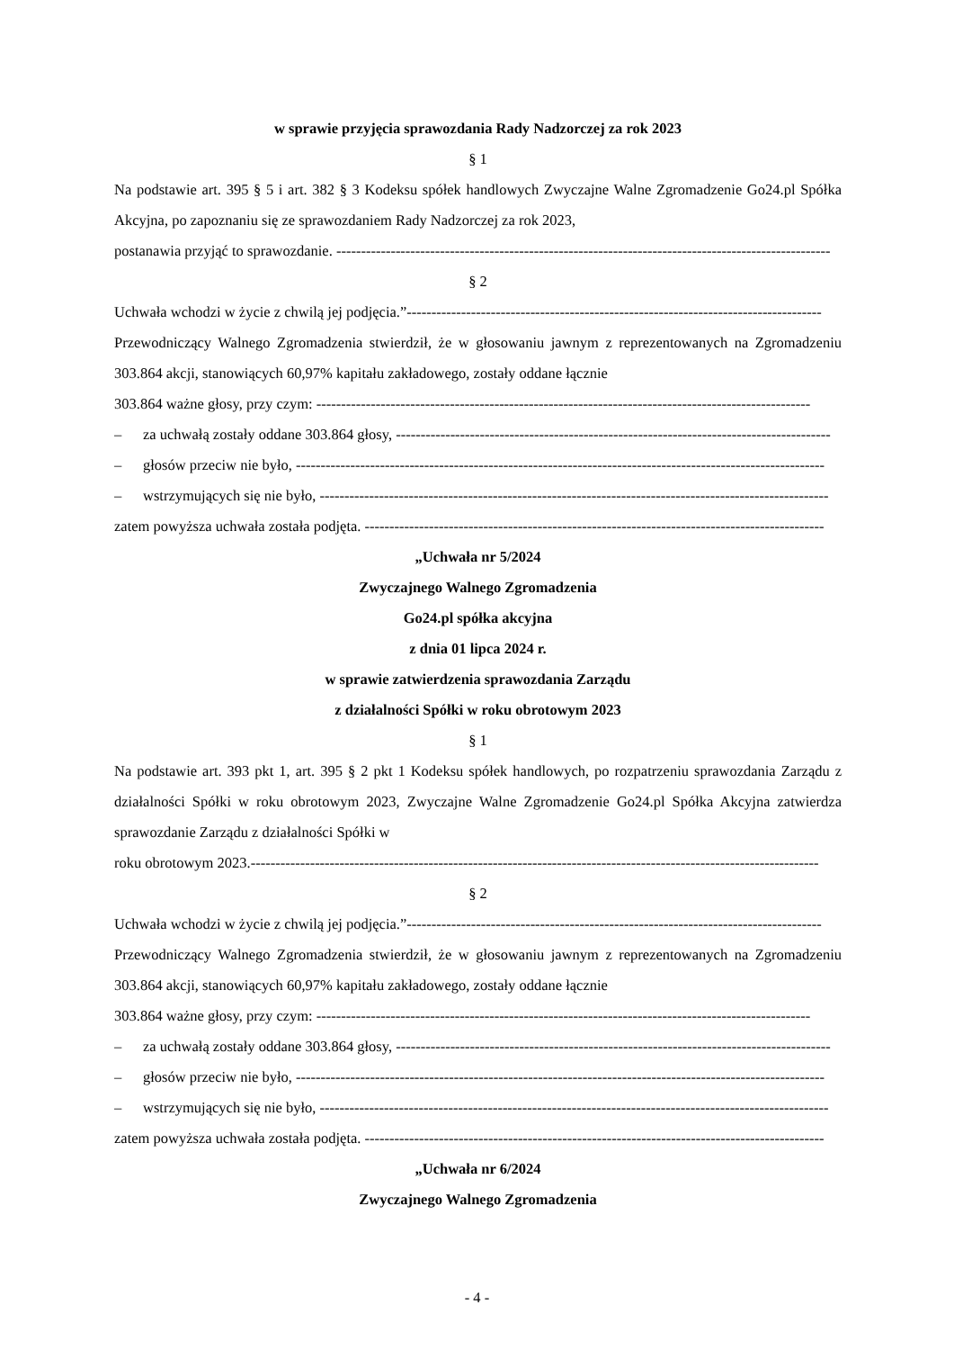w sprawie przyjęcia sprawozdania Rady Nadzorczej za rok 2023
§ 1
Na podstawie art. 395 § 5 i art. 382 § 3 Kodeksu spółek handlowych Zwyczajne Walne Zgromadzenie Go24.pl Spółka Akcyjna, po zapoznaniu się ze sprawozdaniem Rady Nadzorczej za rok 2023,
postanawia przyjąć to sprawozdanie. ----------------------------------------------------------------------------------------------------
§ 2
Uchwała wchodzi w życie z chwilą jej podjęcia.”------------------------------------------------------------------------------------
Przewodniczący Walnego Zgromadzenia stwierdził, że w głosowaniu jawnym z reprezentowanych na Zgromadzeniu 303.864 akcji, stanowiących 60,97% kapitału zakładowego, zostały oddane łącznie
303.864 ważne głosy, przy czym: ----------------------------------------------------------------------------------------------------
– za uchwałą zostały oddane 303.864 głosy, ----------------------------------------------------------------------------------------
– głosów przeciw nie było, -----------------------------------------------------------------------------------------------------------
– wstrzymujących się nie było, -------------------------------------------------------------------------------------------------------
zatem powyższa uchwała została podjęta. ---------------------------------------------------------------------------------------------
„Uchwała nr 5/2024
Zwyczajnego Walnego Zgromadzenia
Go24.pl spółka akcyjna
z dnia 01 lipca 2024 r.
w sprawie zatwierdzenia sprawozdania Zarządu
z działalności Spółki w roku obrotowym 2023
§ 1
Na podstawie art. 393 pkt 1, art. 395 § 2 pkt 1 Kodeksu spółek handlowych, po rozpatrzeniu sprawozdania Zarządu z działalności Spółki w roku obrotowym 2023, Zwyczajne Walne Zgromadzenie Go24.pl Spółka Akcyjna zatwierdza sprawozdanie Zarządu z działalności Spółki w
roku obrotowym 2023.-------------------------------------------------------------------------------------------------------------------
§ 2
Uchwała wchodzi w życie z chwilą jej podjęcia.”------------------------------------------------------------------------------------
Przewodniczący Walnego Zgromadzenia stwierdził, że w głosowaniu jawnym z reprezentowanych na Zgromadzeniu 303.864 akcji, stanowiących 60,97% kapitału zakładowego, zostały oddane łącznie
303.864 ważne głosy, przy czym: ----------------------------------------------------------------------------------------------------
– za uchwałą zostały oddane 303.864 głosy, ----------------------------------------------------------------------------------------
– głosów przeciw nie było, -----------------------------------------------------------------------------------------------------------
– wstrzymujących się nie było, -------------------------------------------------------------------------------------------------------
zatem powyższa uchwała została podjęta. ---------------------------------------------------------------------------------------------
„Uchwała nr 6/2024
Zwyczajnego Walnego Zgromadzenia
- 4 -